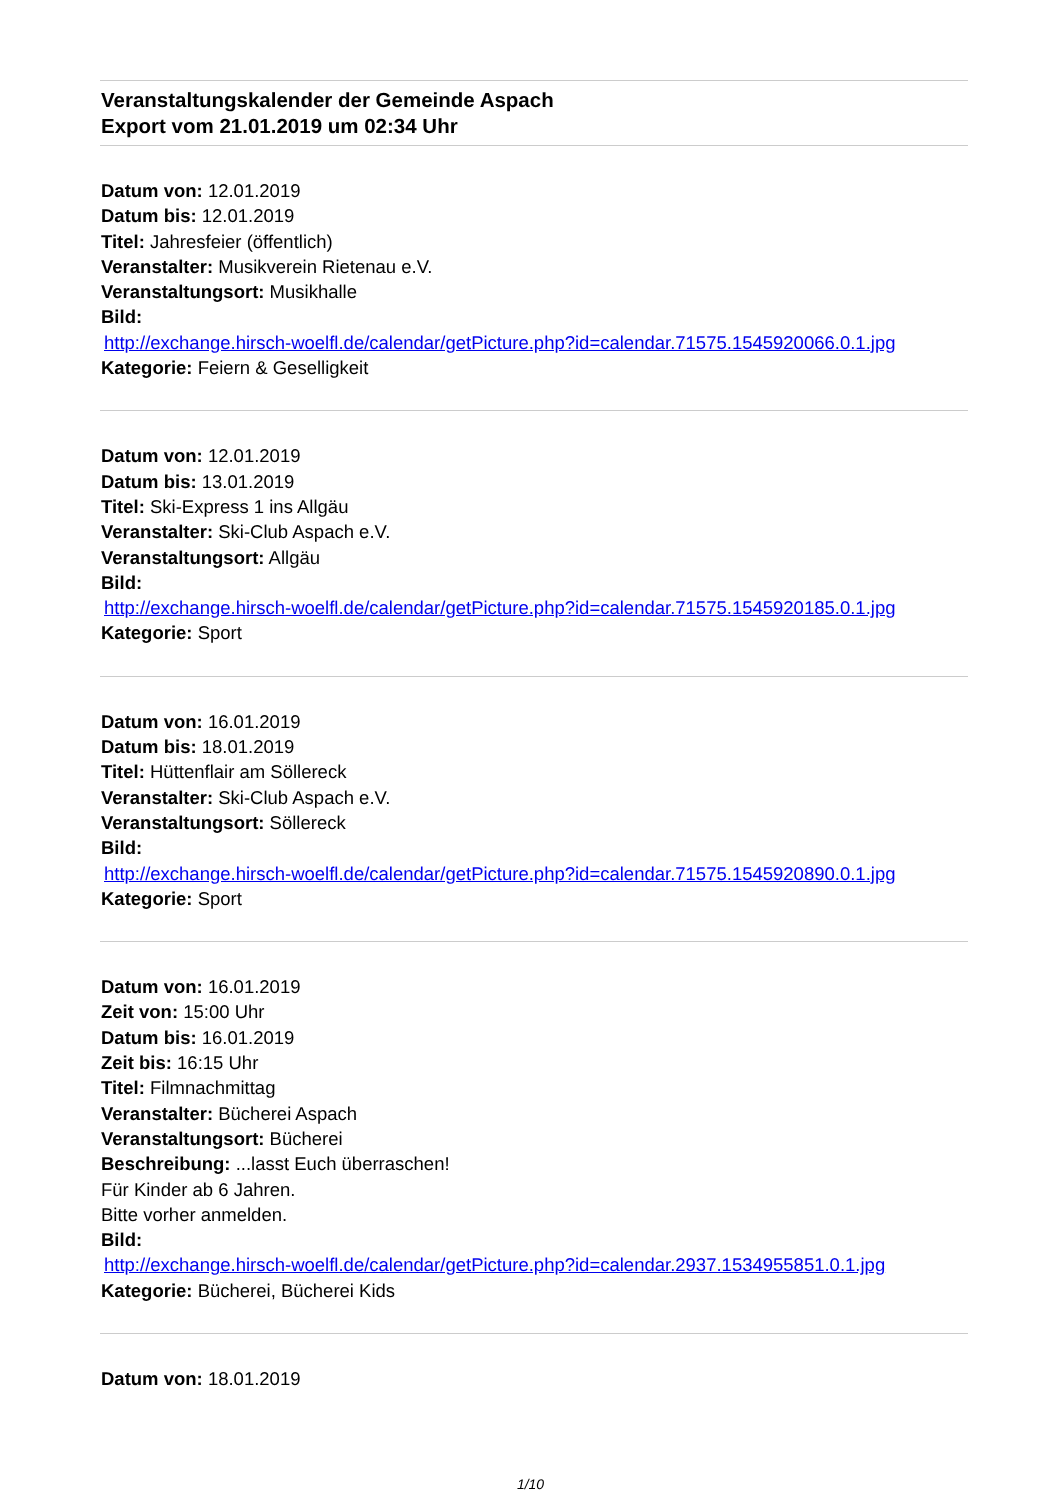Veranstaltungskalender der Gemeinde Aspach
Export vom 21.01.2019 um 02:34 Uhr
Datum von: 12.01.2019
Datum bis: 12.01.2019
Titel: Jahresfeier (öffentlich)
Veranstalter: Musikverein Rietenau e.V.
Veranstaltungsort: Musikhalle
Bild:
http://exchange.hirsch-woelfl.de/calendar/getPicture.php?id=calendar.71575.1545920066.0.1.jpg
Kategorie: Feiern & Geselligkeit
Datum von: 12.01.2019
Datum bis: 13.01.2019
Titel: Ski-Express 1 ins Allgäu
Veranstalter: Ski-Club Aspach e.V.
Veranstaltungsort: Allgäu
Bild:
http://exchange.hirsch-woelfl.de/calendar/getPicture.php?id=calendar.71575.1545920185.0.1.jpg
Kategorie: Sport
Datum von: 16.01.2019
Datum bis: 18.01.2019
Titel: Hüttenflair am Söllereck
Veranstalter: Ski-Club Aspach e.V.
Veranstaltungsort: Söllereck
Bild:
http://exchange.hirsch-woelfl.de/calendar/getPicture.php?id=calendar.71575.1545920890.0.1.jpg
Kategorie: Sport
Datum von: 16.01.2019
Zeit von: 15:00 Uhr
Datum bis: 16.01.2019
Zeit bis: 16:15 Uhr
Titel: Filmnachmittag
Veranstalter: Bücherei Aspach
Veranstaltungsort: Bücherei
Beschreibung: ...lasst Euch überraschen!
Für Kinder ab 6 Jahren.
Bitte vorher anmelden.
Bild:
http://exchange.hirsch-woelfl.de/calendar/getPicture.php?id=calendar.2937.1534955851.0.1.jpg
Kategorie: Bücherei, Bücherei Kids
Datum von: 18.01.2019
1/10